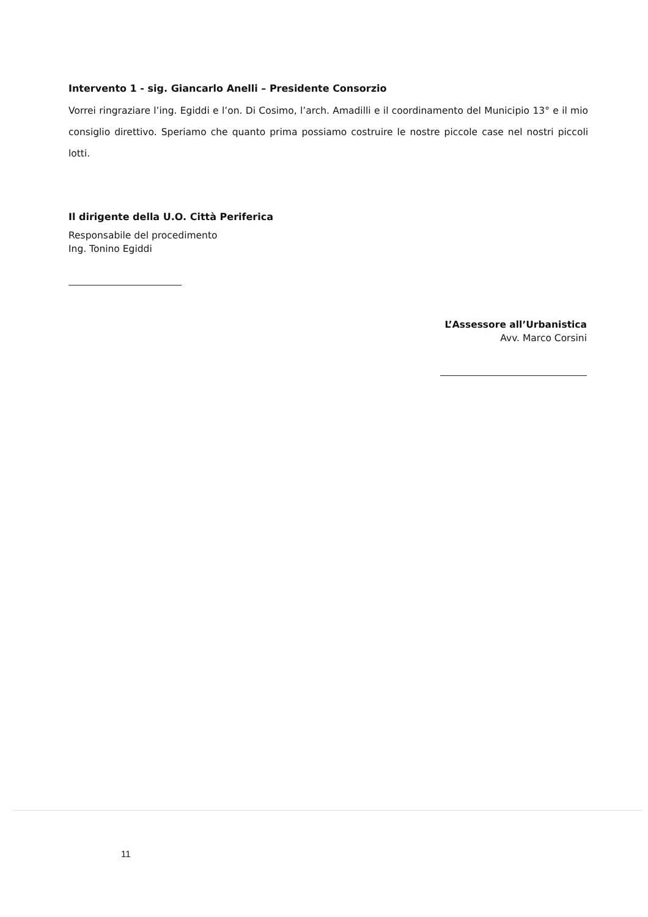Intervento 1 - sig. Giancarlo Anelli – Presidente Consorzio
Vorrei ringraziare l’ing. Egiddi e l’on. Di Cosimo, l’arch. Amadilli e il coordinamento del Municipio 13° e il mio consiglio direttivo. Speriamo che quanto prima possiamo costruire le nostre piccole case nel nostri piccoli lotti.
Il dirigente della U.O. Città Periferica
Responsabile del procedimento
Ing. Tonino Egiddi
L’Assessore all’Urbanistica
Avv. Marco Corsini
11